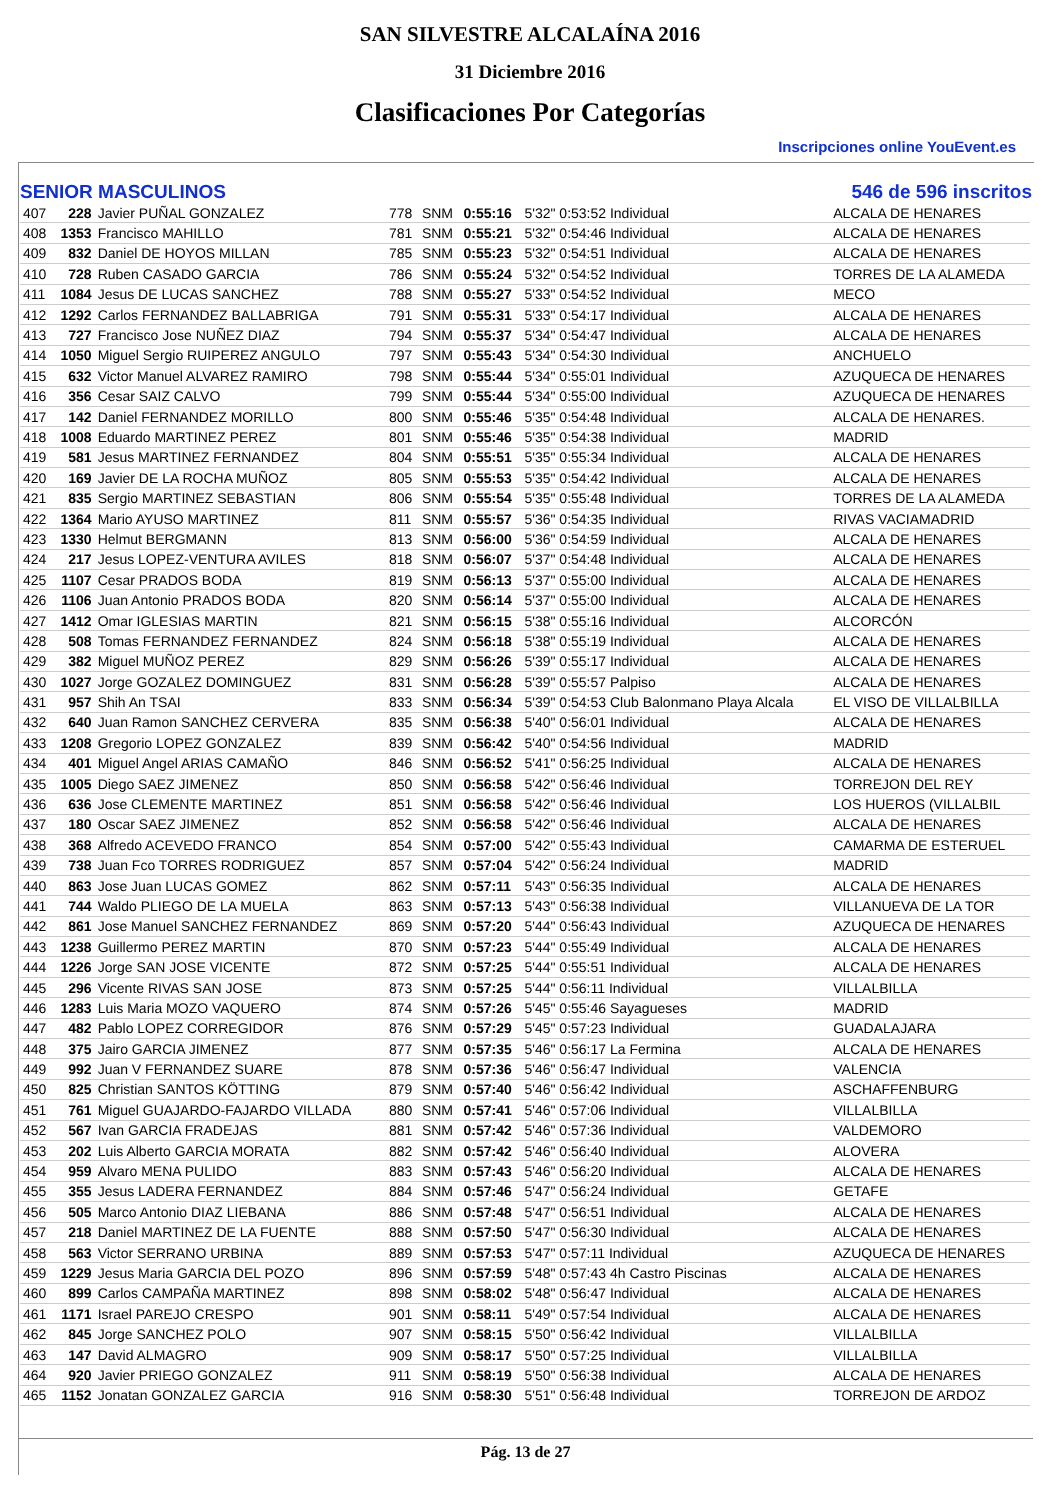SAN SILVESTRE ALCALAÍNA 2016
31 Diciembre 2016
Clasificaciones Por Categorías
Inscripciones online YouEvent.es
SENIOR MASCULINOS 546 de 596 inscritos
| 407 | 228 | Javier PUÑAL GONZALEZ | 778 | SNM | 0:55:16 | 5'32" 0:53:52 Individual | ALCALA DE HENARES |
| 408 | 1353 | Francisco MAHILLO | 781 | SNM | 0:55:21 | 5'32" 0:54:46 Individual | ALCALA DE HENARES |
| 409 | 832 | Daniel DE HOYOS MILLAN | 785 | SNM | 0:55:23 | 5'32" 0:54:51 Individual | ALCALA DE HENARES |
| 410 | 728 | Ruben CASADO GARCIA | 786 | SNM | 0:55:24 | 5'32" 0:54:52 Individual | TORRES DE LA ALAMEDA |
| 411 | 1084 | Jesus DE LUCAS SANCHEZ | 788 | SNM | 0:55:27 | 5'33" 0:54:52 Individual | MECO |
| 412 | 1292 | Carlos FERNANDEZ BALLABRIGA | 791 | SNM | 0:55:31 | 5'33" 0:54:17 Individual | ALCALA DE HENARES |
| 413 | 727 | Francisco Jose NUÑEZ DIAZ | 794 | SNM | 0:55:37 | 5'34" 0:54:47 Individual | ALCALA DE HENARES |
| 414 | 1050 | Miguel Sergio RUIPEREZ ANGULO | 797 | SNM | 0:55:43 | 5'34" 0:54:30 Individual | ANCHUELO |
| 415 | 632 | Victor Manuel ALVAREZ RAMIRO | 798 | SNM | 0:55:44 | 5'34" 0:55:01 Individual | AZUQUECA DE HENARES |
| 416 | 356 | Cesar SAIZ CALVO | 799 | SNM | 0:55:44 | 5'34" 0:55:00 Individual | AZUQUECA DE HENARES |
| 417 | 142 | Daniel FERNANDEZ MORILLO | 800 | SNM | 0:55:46 | 5'35" 0:54:48 Individual | ALCALA DE HENARES. |
| 418 | 1008 | Eduardo MARTINEZ PEREZ | 801 | SNM | 0:55:46 | 5'35" 0:54:38 Individual | MADRID |
| 419 | 581 | Jesus MARTINEZ FERNANDEZ | 804 | SNM | 0:55:51 | 5'35" 0:55:34 Individual | ALCALA DE HENARES |
| 420 | 169 | Javier DE LA ROCHA MUÑOZ | 805 | SNM | 0:55:53 | 5'35" 0:54:42 Individual | ALCALA DE HENARES |
| 421 | 835 | Sergio MARTINEZ SEBASTIAN | 806 | SNM | 0:55:54 | 5'35" 0:55:48 Individual | TORRES DE LA ALAMEDA |
| 422 | 1364 | Mario AYUSO MARTINEZ | 811 | SNM | 0:55:57 | 5'36" 0:54:35 Individual | RIVAS VACIAMADRID |
| 423 | 1330 | Helmut BERGMANN | 813 | SNM | 0:56:00 | 5'36" 0:54:59 Individual | ALCALA DE HENARES |
| 424 | 217 | Jesus LOPEZ-VENTURA AVILES | 818 | SNM | 0:56:07 | 5'37" 0:54:48 Individual | ALCALA DE HENARES |
| 425 | 1107 | Cesar PRADOS BODA | 819 | SNM | 0:56:13 | 5'37" 0:55:00 Individual | ALCALA DE HENARES |
| 426 | 1106 | Juan Antonio PRADOS BODA | 820 | SNM | 0:56:14 | 5'37" 0:55:00 Individual | ALCALA DE HENARES |
| 427 | 1412 | Omar IGLESIAS MARTIN | 821 | SNM | 0:56:15 | 5'38" 0:55:16 Individual | ALCORCÓN |
| 428 | 508 | Tomas FERNANDEZ FERNANDEZ | 824 | SNM | 0:56:18 | 5'38" 0:55:19 Individual | ALCALA DE HENARES |
| 429 | 382 | Miguel MUÑOZ PEREZ | 829 | SNM | 0:56:26 | 5'39" 0:55:17 Individual | ALCALA DE HENARES |
| 430 | 1027 | Jorge GOZALEZ DOMINGUEZ | 831 | SNM | 0:56:28 | 5'39" 0:55:57 Palpiso | ALCALA DE HENARES |
| 431 | 957 | Shih An TSAI | 833 | SNM | 0:56:34 | 5'39" 0:54:53 Club Balonmano Playa Alcala | EL VISO DE VILLALBILLA |
| 432 | 640 | Juan Ramon SANCHEZ CERVERA | 835 | SNM | 0:56:38 | 5'40" 0:56:01 Individual | ALCALA DE HENARES |
| 433 | 1208 | Gregorio LOPEZ GONZALEZ | 839 | SNM | 0:56:42 | 5'40" 0:54:56 Individual | MADRID |
| 434 | 401 | Miguel Angel ARIAS CAMAÑO | 846 | SNM | 0:56:52 | 5'41" 0:56:25 Individual | ALCALA DE HENARES |
| 435 | 1005 | Diego SAEZ JIMENEZ | 850 | SNM | 0:56:58 | 5'42" 0:56:46 Individual | TORREJON DEL REY |
| 436 | 636 | Jose CLEMENTE MARTINEZ | 851 | SNM | 0:56:58 | 5'42" 0:56:46 Individual | LOS HUEROS (VILLALBIL |
| 437 | 180 | Oscar SAEZ JIMENEZ | 852 | SNM | 0:56:58 | 5'42" 0:56:46 Individual | ALCALA DE HENARES |
| 438 | 368 | Alfredo ACEVEDO FRANCO | 854 | SNM | 0:57:00 | 5'42" 0:55:43 Individual | CAMARMA DE ESTERUEL |
| 439 | 738 | Juan Fco TORRES RODRIGUEZ | 857 | SNM | 0:57:04 | 5'42" 0:56:24 Individual | MADRID |
| 440 | 863 | Jose Juan LUCAS GOMEZ | 862 | SNM | 0:57:11 | 5'43" 0:56:35 Individual | ALCALA DE HENARES |
| 441 | 744 | Waldo PLIEGO DE LA MUELA | 863 | SNM | 0:57:13 | 5'43" 0:56:38 Individual | VILLANUEVA DE LA TOR |
| 442 | 861 | Jose Manuel SANCHEZ FERNANDEZ | 869 | SNM | 0:57:20 | 5'44" 0:56:43 Individual | AZUQUECA DE HENARES |
| 443 | 1238 | Guillermo PEREZ MARTIN | 870 | SNM | 0:57:23 | 5'44" 0:55:49 Individual | ALCALA DE HENARES |
| 444 | 1226 | Jorge SAN JOSE VICENTE | 872 | SNM | 0:57:25 | 5'44" 0:55:51 Individual | ALCALA DE HENARES |
| 445 | 296 | Vicente RIVAS SAN JOSE | 873 | SNM | 0:57:25 | 5'44" 0:56:11 Individual | VILLALBILLA |
| 446 | 1283 | Luis Maria MOZO VAQUERO | 874 | SNM | 0:57:26 | 5'45" 0:55:46 Sayagueses | MADRID |
| 447 | 482 | Pablo LOPEZ CORREGIDOR | 876 | SNM | 0:57:29 | 5'45" 0:57:23 Individual | GUADALAJARA |
| 448 | 375 | Jairo GARCIA JIMENEZ | 877 | SNM | 0:57:35 | 5'46" 0:56:17 La Fermina | ALCALA DE HENARES |
| 449 | 992 | Juan V FERNANDEZ SUARE | 878 | SNM | 0:57:36 | 5'46" 0:56:47 Individual | VALENCIA |
| 450 | 825 | Christian SANTOS KÖTTING | 879 | SNM | 0:57:40 | 5'46" 0:56:42 Individual | ASCHAFFENBURG |
| 451 | 761 | Miguel GUAJARDO-FAJARDO VILLADA | 880 | SNM | 0:57:41 | 5'46" 0:57:06 Individual | VILLALBILLA |
| 452 | 567 | Ivan GARCIA FRADEJAS | 881 | SNM | 0:57:42 | 5'46" 0:57:36 Individual | VALDEMORO |
| 453 | 202 | Luis Alberto GARCIA MORATA | 882 | SNM | 0:57:42 | 5'46" 0:56:40 Individual | ALOVERA |
| 454 | 959 | Alvaro MENA PULIDO | 883 | SNM | 0:57:43 | 5'46" 0:56:20 Individual | ALCALA DE HENARES |
| 455 | 355 | Jesus LADERA FERNANDEZ | 884 | SNM | 0:57:46 | 5'47" 0:56:24 Individual | GETAFE |
| 456 | 505 | Marco Antonio DIAZ LIEBANA | 886 | SNM | 0:57:48 | 5'47" 0:56:51 Individual | ALCALA DE HENARES |
| 457 | 218 | Daniel MARTINEZ DE LA FUENTE | 888 | SNM | 0:57:50 | 5'47" 0:56:30 Individual | ALCALA DE HENARES |
| 458 | 563 | Victor SERRANO URBINA | 889 | SNM | 0:57:53 | 5'47" 0:57:11 Individual | AZUQUECA DE HENARES |
| 459 | 1229 | Jesus Maria GARCIA DEL POZO | 896 | SNM | 0:57:59 | 5'48" 0:57:43 4h Castro Piscinas | ALCALA DE HENARES |
| 460 | 899 | Carlos CAMPAÑA MARTINEZ | 898 | SNM | 0:58:02 | 5'48" 0:56:47 Individual | ALCALA DE HENARES |
| 461 | 1171 | Israel PAREJO CRESPO | 901 | SNM | 0:58:11 | 5'49" 0:57:54 Individual | ALCALA DE HENARES |
| 462 | 845 | Jorge SANCHEZ POLO | 907 | SNM | 0:58:15 | 5'50" 0:56:42 Individual | VILLALBILLA |
| 463 | 147 | David ALMAGRO | 909 | SNM | 0:58:17 | 5'50" 0:57:25 Individual | VILLALBILLA |
| 464 | 920 | Javier PRIEGO GONZALEZ | 911 | SNM | 0:58:19 | 5'50" 0:56:38 Individual | ALCALA DE HENARES |
| 465 | 1152 | Jonatan GONZALEZ GARCIA | 916 | SNM | 0:58:30 | 5'51" 0:56:48 Individual | TORREJON DE ARDOZ |
Pág. 13 de 27